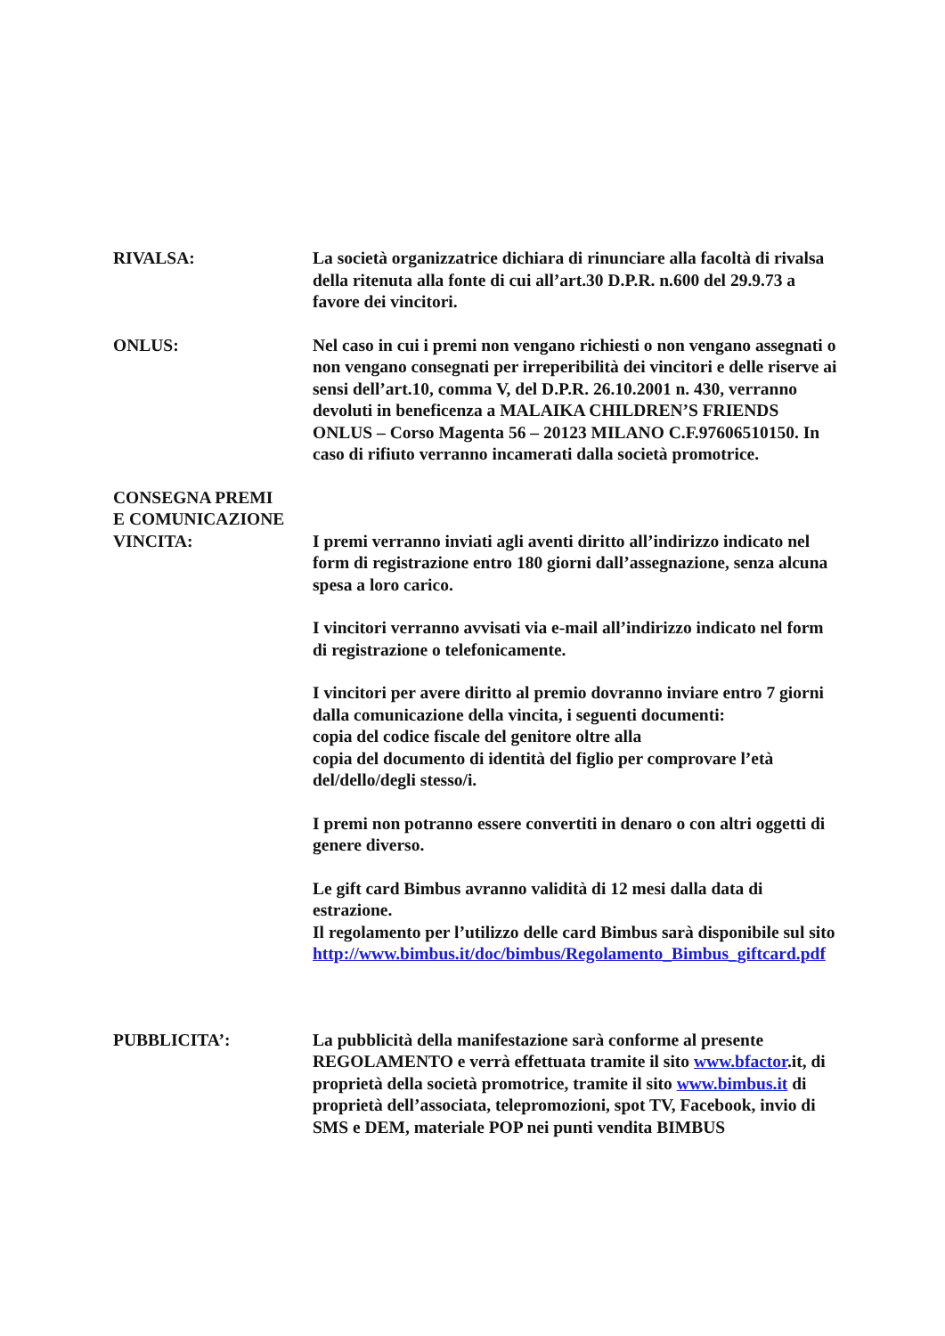RIVALSA: La società organizzatrice dichiara di rinunciare alla facoltà di rivalsa della ritenuta alla fonte di cui all’art.30 D.P.R. n.600 del 29.9.73 a favore dei vincitori.
ONLUS: Nel caso in cui i premi non vengano richiesti o non vengano assegnati o non vengano consegnati per irreperibilità dei vincitori e delle riserve ai sensi dell’art.10, comma V, del D.P.R. 26.10.2001 n. 430, verranno devoluti in beneficenza a MALAIKA CHILDREN’S FRIENDS ONLUS – Corso Magenta 56 – 20123 MILANO C.F.97606510150. In caso di rifiuto verranno incamerati dalla società promotrice.
CONSEGNA PREMI
E COMUNICAZIONE
VINCITA:
I premi verranno inviati agli aventi diritto all’indirizzo indicato nel form di registrazione entro 180 giorni dall’assegnazione, senza alcuna spesa a loro carico.
I vincitori verranno avvisati via e-mail all’indirizzo indicato nel form di registrazione o telefonicamente.
I vincitori per avere diritto al premio dovranno inviare entro 7 giorni dalla comunicazione della vincita, i seguenti documenti:
copia del codice fiscale del genitore oltre alla
copia del documento di identità del figlio per comprovare l’età del/dello/degli stesso/i.
I premi non potranno essere convertiti in denaro o con altri oggetti di genere diverso.
Le gift card Bimbus avranno validità di 12 mesi dalla data di estrazione.
Il regolamento per l’utilizzo delle card Bimbus sarà disponibile sul sito
http://www.bimbus.it/doc/bimbus/Regolamento_Bimbus_giftcard.pdf
PUBBLICITA’: La pubblicità della manifestazione sarà conforme al presente REGOLAMENTO e verrà effettuata tramite il sito www.bfactor.it, di proprietà della società promotrice, tramite il sito www.bimbus.it di proprietà dell’associata, telepromozioni, spot TV, Facebook, invio di SMS e DEM, materiale POP nei punti vendita BIMBUS